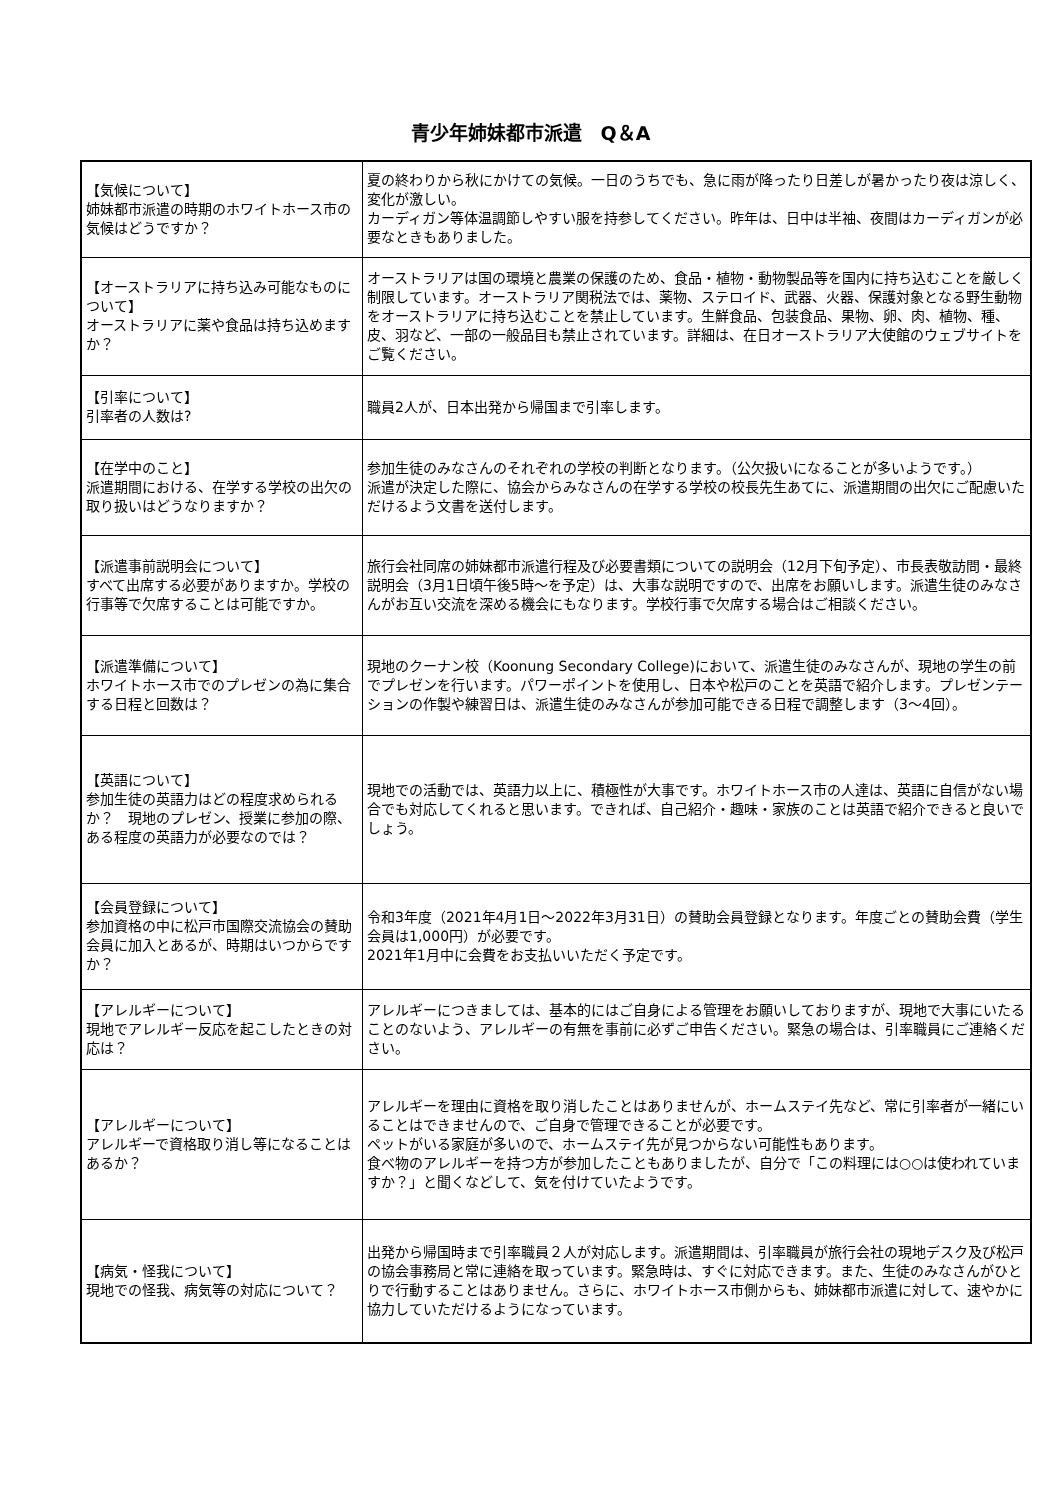青少年姉妹都市派遣　Q＆A
| 【気候について】 姉妹都市派遣の時期のホワイトホース市の気候はどうですか？ | 夏の終わりから秋にかけての気候。一日のうちでも、急に雨が降ったり日差しが暑かったり夜は涼しく、変化が激しい。 カーディガン等体温調節しやすい服を持参してください。昨年は、日中は半袖、夜間はカーディガンが必要なときもありました。 |
| 【オーストラリアに持ち込み可能なものについて】 オーストラリアに薬や食品は持ち込めますか？ | オーストラリアは国の環境と農業の保護のため、食品・植物・動物製品等を国内に持ち込むことを厳しく制限しています。オーストラリア関税法では、薬物、ステロイド、武器、火器、保護対象となる野生動物をオーストラリアに持ち込むことを禁止しています。生鮮食品、包装食品、果物、卵、肉、植物、種、皮、羽など、一部の一般品目も禁止されています。詳細は、在日オーストラリア大使館のウェブサイトをご覧ください。 |
| 【引率について】 引率者の人数は? | 職員2人が、日本出発から帰国まで引率します。 |
| 【在学中のこと】 派遣期間における、在学する学校の出欠の取り扱いはどうなりますか？ | 参加生徒のみなさんのそれぞれの学校の判断となります。（公欠扱いになることが多いようです。） 派遣が決定した際に、協会からみなさんの在学する学校の校長先生あてに、派遣期間の出欠にご配慮いただけるよう文書を送付します。 |
| 【派遣事前説明会について】 すべて出席する必要がありますか。学校の行事等で欠席することは可能ですか。 | 旅行会社同席の姉妹都市派遣行程及び必要書類についての説明会（12月下旬予定）、市長表敬訪問・最終説明会（3月1日頃午後5時～を予定）は、大事な説明ですので、出席をお願いします。派遣生徒のみなさんがお互い交流を深める機会にもなります。学校行事で欠席する場合はご相談ください。 |
| 【派遣準備について】 ホワイトホース市でのプレゼンの為に集合する日程と回数は？ | 現地のクーナン校（Koonung Secondary College)において、派遣生徒のみなさんが、現地の学生の前でプレゼンを行います。パワーポイントを使用し、日本や松戸のことを英語で紹介します。プレゼンテーションの作製や練習日は、派遣生徒のみなさんが参加可能できる日程で調整します（3～4回）。 |
| 【英語について】 参加生徒の英語力はどの程度求められるか？ 現地のプレゼン、授業に参加の際、ある程度の英語力が必要なのでは？ | 現地での活動では、英語力以上に、積極性が大事です。ホワイトホース市の人達は、英語に自信がない場合でも対応してくれると思います。できれば、自己紹介・趣味・家族のことは英語で紹介できると良いでしょう。 |
| 【会員登録について】 参加資格の中に松戸市国際交流協会の賛助会員に加入とあるが、時期はいつからですか？ | 令和3年度（2021年4月1日～2022年3月31日）の賛助会員登録となります。年度ごとの賛助会費（学生会員は1,000円）が必要です。 2021年1月中に会費をお支払いいただく予定です。 |
| 【アレルギーについて】 現地でアレルギー反応を起こしたときの対応は？ | アレルギーにつきましては、基本的にはご自身による管理をお願いしておりますが、現地で大事にいたることのないよう、アレルギーの有無を事前に必ずご申告ください。緊急の場合は、引率職員にご連絡ください。 |
| 【アレルギーについて】 アレルギーで資格取り消し等になることはあるか？ | アレルギーを理由に資格を取り消したことはありませんが、ホームステイ先など、常に引率者が一緒にいることはできませんので、ご自身で管理できることが必要です。 ペットがいる家庭が多いので、ホームステイ先が見つからない可能性もあります。 食べ物のアレルギーを持つ方が参加したこともありましたが、自分で「この料理には○○は使われていますか？」と聞くなどして、気を付けていたようです。 |
| 【病気・怪我について】 現地での怪我、病気等の対応について？ | 出発から帰国時まで引率職員２人が対応します。派遣期間は、引率職員が旅行会社の現地デスク及び松戸の協会事務局と常に連絡を取っています。緊急時は、すぐに対応できます。また、生徒のみなさんがひとりで行動することはありません。さらに、ホワイトホース市側からも、姉妹都市派遣に対して、速やかに協力していただけるようになっています。 |